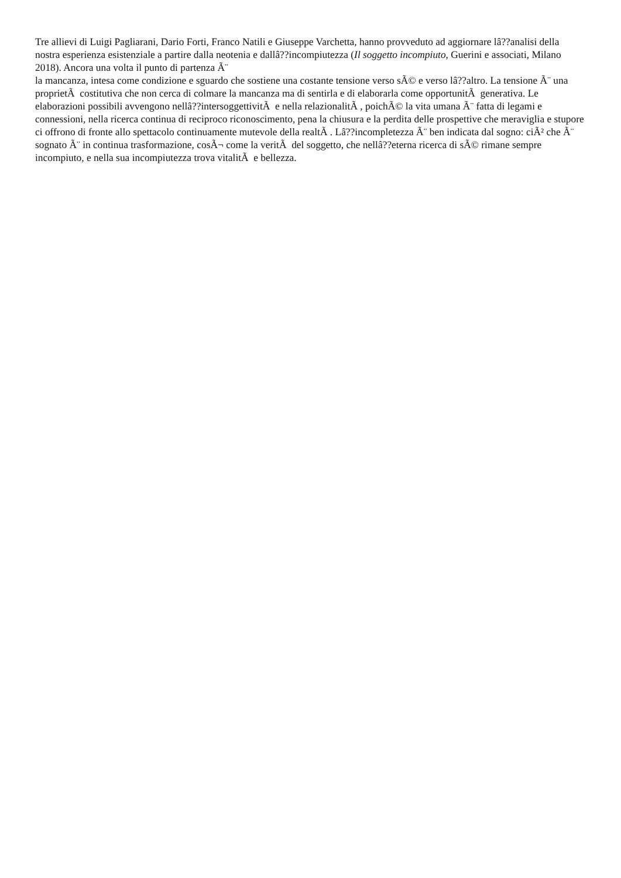Tre allievi di Luigi Pagliarani, Dario Forti, Franco Natili e Giuseppe Varchetta, hanno provveduto ad aggiornare lâ??analisi della nostra esperienza esistenziale a partire dalla neotenia e dallâ??incompiutezza (Il soggetto incompiuto, Guerini e associati, Milano 2018). Ancora una volta il punto di partenza Ã¨
la mancanza, intesa come condizione e sguardo che sostiene una costante tensione verso sÃ© e verso lâ??altro. La tensione Ã¨ una proprietÃ costitutiva che non cerca di colmare la mancanza ma di sentirla e di elaborarla come opportunitÃ generativa. Le elaborazioni possibili avvengono nellâ??intersoggettivitÃ e nella relazionalitÃ , poichÃ© la vita umana Ã¨ fatta di legami e connessioni, nella ricerca continua di reciproco riconoscimento, pena la chiusura e la perdita delle prospettive che meraviglia e stupore ci offrono di fronte allo spettacolo continuamente mutevole della realtÃ . Lâ??incompletezza Ã¨ ben indicata dal sogno: ciÃ² che Ã¨ sognato Ã¨ in continua trasformazione, cosÃ¬ come la veritÃ del soggetto, che nellâ??eterna ricerca di sÃ© rimane sempre incompiuto, e nella sua incompiutezza trova vitalitÃ e bellezza.